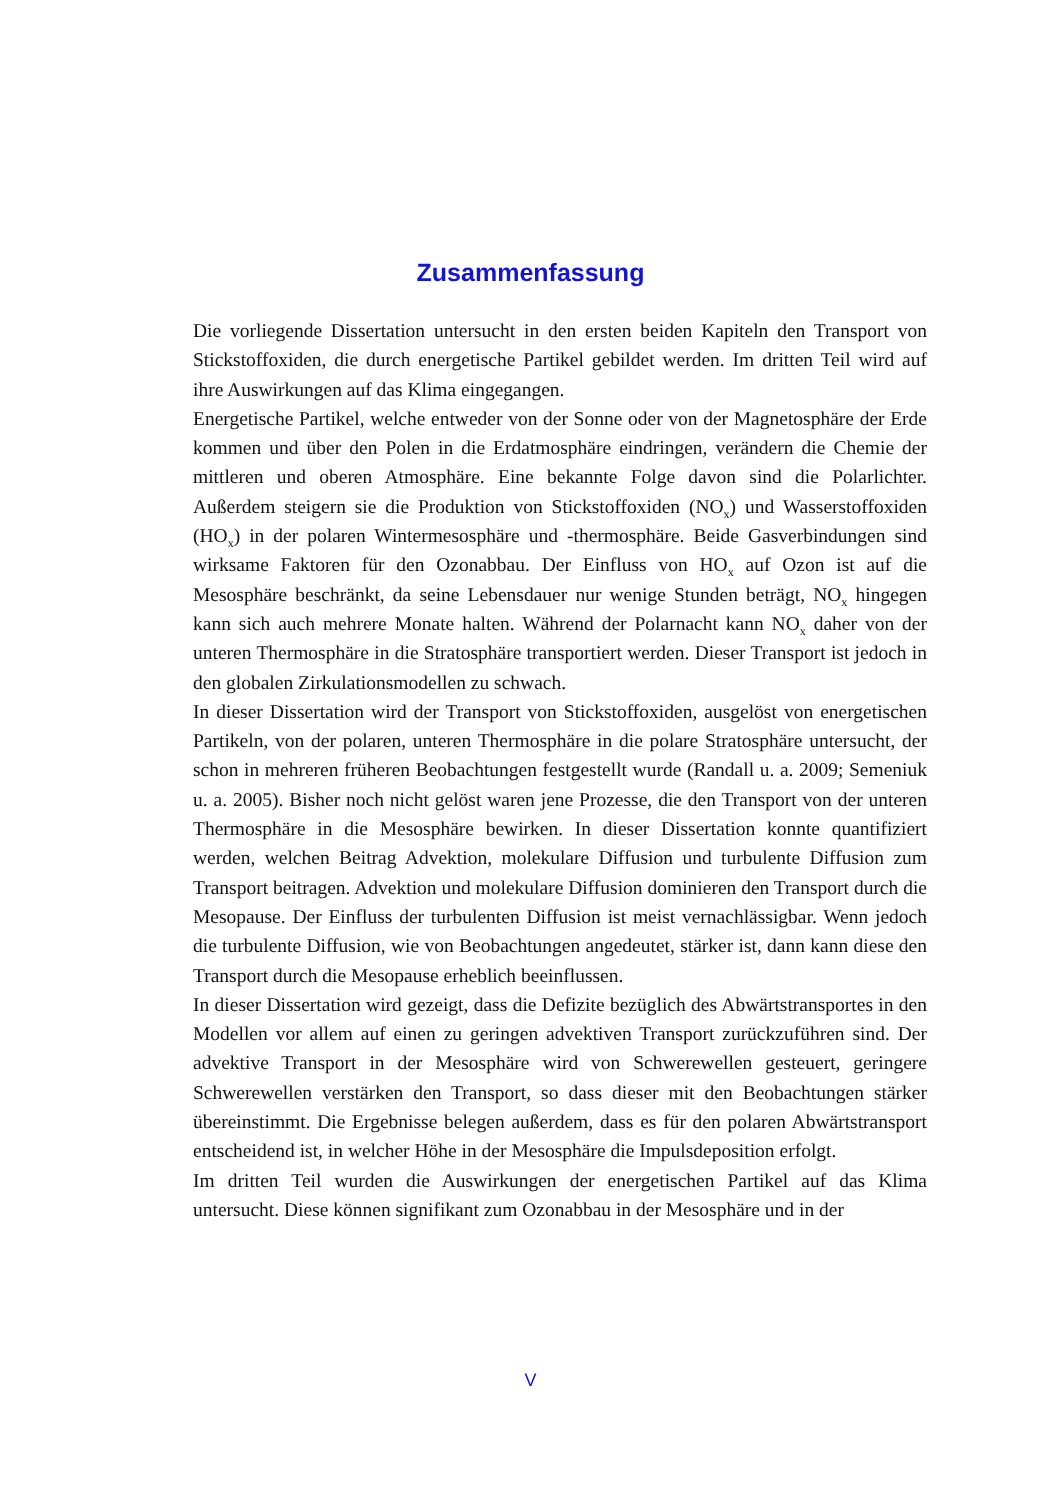Zusammenfassung
Die vorliegende Dissertation untersucht in den ersten beiden Kapiteln den Transport von Stickstoffoxiden, die durch energetische Partikel gebildet werden. Im dritten Teil wird auf ihre Auswirkungen auf das Klima eingegangen.
Energetische Partikel, welche entweder von der Sonne oder von der Magnetosphäre der Erde kommen und über den Polen in die Erdatmosphäre eindringen, verändern die Chemie der mittleren und oberen Atmosphäre. Eine bekannte Folge davon sind die Polarlichter. Außerdem steigern sie die Produktion von Stickstoffoxiden (NO<sub>x</sub>) und Wasserstoffoxiden (HO<sub>x</sub>) in der polaren Wintermesosphäre und -thermosphäre. Beide Gasverbindungen sind wirksame Faktoren für den Ozonabbau. Der Einfluss von HO<sub>x</sub> auf Ozon ist auf die Mesosphäre beschränkt, da seine Lebensdauer nur wenige Stunden beträgt, NO<sub>x</sub> hingegen kann sich auch mehrere Monate halten. Während der Polarnacht kann NO<sub>x</sub> daher von der unteren Thermosphäre in die Stratosphäre transportiert werden. Dieser Transport ist jedoch in den globalen Zirkulationsmodellen zu schwach.
In dieser Dissertation wird der Transport von Stickstoffoxiden, ausgelöst von energetischen Partikeln, von der polaren, unteren Thermosphäre in die polare Stratosphäre untersucht, der schon in mehreren früheren Beobachtungen festgestellt wurde (Randall u. a. 2009; Semeniuk u. a. 2005). Bisher noch nicht gelöst waren jene Prozesse, die den Transport von der unteren Thermosphäre in die Mesosphäre bewirken. In dieser Dissertation konnte quantifiziert werden, welchen Beitrag Advektion, molekulare Diffusion und turbulente Diffusion zum Transport beitragen. Advektion und molekulare Diffusion dominieren den Transport durch die Mesopause. Der Einfluss der turbulenten Diffusion ist meist vernachlässigbar. Wenn jedoch die turbulente Diffusion, wie von Beobachtungen angedeutet, stärker ist, dann kann diese den Transport durch die Mesopause erheblich beeinflussen.
In dieser Dissertation wird gezeigt, dass die Defizite bezüglich des Abwärtstransportes in den Modellen vor allem auf einen zu geringen advektiven Transport zurückzuführen sind. Der advektive Transport in der Mesosphäre wird von Schwerewellen gesteuert, geringere Schwerewellen verstärken den Transport, so dass dieser mit den Beobachtungen stärker übereinstimmt. Die Ergebnisse belegen außerdem, dass es für den polaren Abwärtstransport entscheidend ist, in welcher Höhe in der Mesosphäre die Impulsdeposition erfolgt.
Im dritten Teil wurden die Auswirkungen der energetischen Partikel auf das Klima untersucht. Diese können signifikant zum Ozonabbau in der Mesosphäre und in der
V